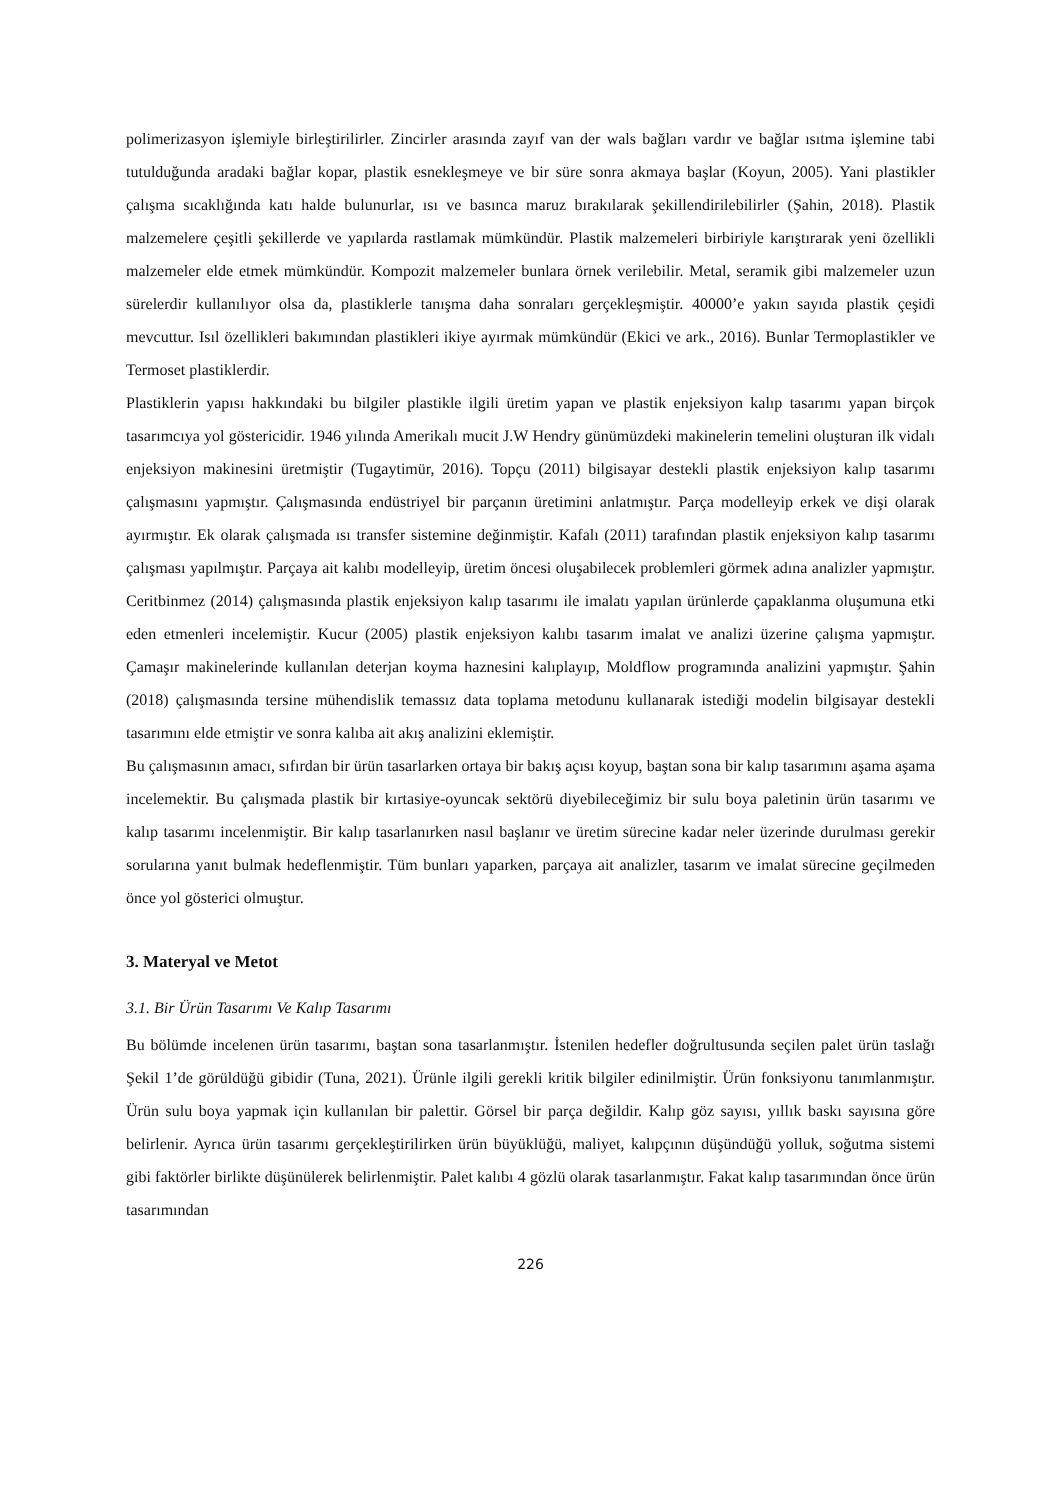polimerizasyon işlemiyle birleştirilirler. Zincirler arasında zayıf van der wals bağları vardır ve bağlar ısıtma işlemine tabi tutulduğunda aradaki bağlar kopar, plastik esnekleşmeye ve bir süre sonra akmaya başlar (Koyun, 2005). Yani plastikler çalışma sıcaklığında katı halde bulunurlar, ısı ve basınca maruz bırakılarak şekillendirilebilirler (Şahin, 2018). Plastik malzemelere çeşitli şekillerde ve yapılarda rastlamak mümkündür. Plastik malzemeleri birbiriyle karıştırarak yeni özellikli malzemeler elde etmek mümkündür. Kompozit malzemeler bunlara örnek verilebilir. Metal, seramik gibi malzemeler uzun sürelerdir kullanılıyor olsa da, plastiklerle tanışma daha sonraları gerçekleşmiştir. 40000’e yakın sayıda plastik çeşidi mevcuttur. Isıl özellikleri bakımından plastikleri ikiye ayırmak mümkündür (Ekici ve ark., 2016). Bunlar Termoplastikler ve Termoset plastiklerdir.
Plastiklerin yapısı hakkındaki bu bilgiler plastikle ilgili üretim yapan ve plastik enjeksiyon kalıp tasarımı yapan birçok tasarımcıya yol göstericidir. 1946 yılında Amerikalı mucit J.W Hendry günümüzdeki makinelerin temelini oluşturan ilk vidalı enjeksiyon makinesini üretmiştir (Tugaytimür, 2016). Topçu (2011) bilgisayar destekli plastik enjeksiyon kalıp tasarımı çalışmasını yapmıştır. Çalışmasında endüstriyel bir parçanın üretimini anlatmıştır. Parça modelleyip erkek ve dişi olarak ayırmıştır. Ek olarak çalışmada ısı transfer sistemine değinmiştir. Kafalı (2011) tarafından plastik enjeksiyon kalıp tasarımı çalışması yapılmıştır. Parçaya ait kalıbı modelleyip, üretim öncesi oluşabilecek problemleri görmek adına analizler yapmıştır. Ceritbinmez (2014) çalışmasında plastik enjeksiyon kalıp tasarımı ile imalatı yapılan ürünlerde çapaklanma oluşumuna etki eden etmenleri incelemiştir. Kucur (2005) plastik enjeksiyon kalıbı tasarım imalat ve analizi üzerine çalışma yapmıştır. Çamaşır makinelerinde kullanılan deterjan koyma haznesini kalıplayıp, Moldflow programında analizini yapmıştır. Şahin (2018) çalışmasında tersine mühendislik temassız data toplama metodunu kullanarak istediği modelin bilgisayar destekli tasarımını elde etmiştir ve sonra kalıba ait akış analizini eklemiştir.
Bu çalışmasının amacı, sıfırdan bir ürün tasarlarken ortaya bir bakış açısı koyup, baştan sona bir kalıp tasarımını aşama aşama incelemektir. Bu çalışmada plastik bir kırtasiye-oyuncak sektörü diyebileceğimiz bir sulu boya paletinin ürün tasarımı ve kalıp tasarımı incelenmiştir. Bir kalıp tasarlanırken nasıl başlanır ve üretim sürecine kadar neler üzerinde durulması gerekir sorularına yanıt bulmak hedeflenmiştir. Tüm bunları yaparken, parçaya ait analizler, tasarım ve imalat sürecine geçilmeden önce yol gösterici olmuştur.
3. Materyal ve Metot
3.1. Bir Ürün Tasarımı Ve Kalıp Tasarımı
Bu bölümde incelenen ürün tasarımı, baştan sona tasarlanmıştır. İstenilen hedefler doğrultusunda seçilen palet ürün taslağı Şekil 1’de görüldüğü gibidir (Tuna, 2021). Ürünle ilgili gerekli kritik bilgiler edinilmiştir. Ürün fonksiyonu tanımlanmıştır. Ürün sulu boya yapmak için kullanılan bir palettir. Görsel bir parça değildir. Kalıp göz sayısı, yıllık baskı sayısına göre belirlenir. Ayrıca ürün tasarımı gerçekleştirilirken ürün büyüklüğü, maliyet, kalıpçının düşündüğü yolluk, soğutma sistemi gibi faktörler birlikte düşünülerek belirlenmiştir. Palet kalıbı 4 gözlü olarak tasarlanmıştır. Fakat kalıp tasarımından önce ürün tasarımından
226